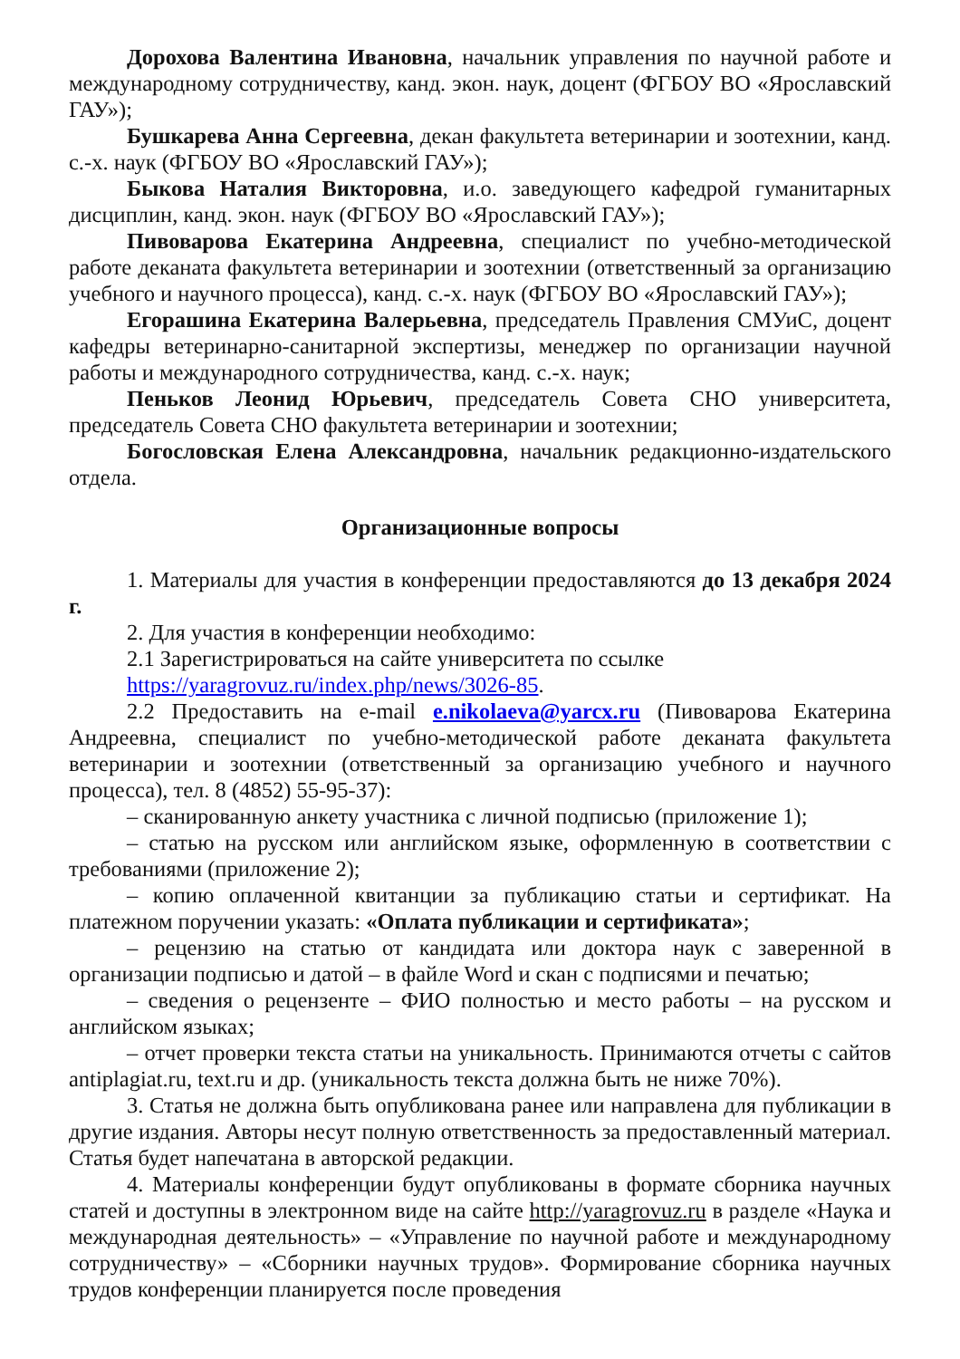Дорохова Валентина Ивановна, начальник управления по научной работе и международному сотрудничеству, канд. экон. наук, доцент (ФГБОУ ВО «Ярославский ГАУ»);
Бушкарева Анна Сергеевна, декан факультета ветеринарии и зоотехнии, канд. с.-х. наук (ФГБОУ ВО «Ярославский ГАУ»);
Быкова Наталия Викторовна, и.о. заведующего кафедрой гуманитарных дисциплин, канд. экон. наук (ФГБОУ ВО «Ярославский ГАУ»);
Пивоварова Екатерина Андреевна, специалист по учебно-методической работе деканата факультета ветеринарии и зоотехнии (ответственный за организацию учебного и научного процесса), канд. с.-х. наук (ФГБОУ ВО «Ярославский ГАУ»);
Егорашина Екатерина Валерьевна, председатель Правления СМУиС, доцент кафедры ветеринарно-санитарной экспертизы, менеджер по организации научной работы и международного сотрудничества, канд. с.-х. наук;
Пеньков Леонид Юрьевич, председатель Совета СНО университета, председатель Совета СНО факультета ветеринарии и зоотехнии;
Богословская Елена Александровна, начальник редакционно-издательского отдела.
Организационные вопросы
1. Материалы для участия в конференции предоставляются до 13 декабря 2024 г.
2. Для участия в конференции необходимо:
2.1 Зарегистрироваться на сайте университета по ссылке
https://yaragrovuz.ru/index.php/news/3026-85.
2.2 Предоставить на e-mail e.nikolaeva@yarcx.ru (Пивоварова Екатерина Андреевна, специалист по учебно-методической работе деканата факультета ветеринарии и зоотехнии (ответственный за организацию учебного и научного процесса), тел. 8 (4852) 55-95-37):
– сканированную анкету участника с личной подписью (приложение 1);
– статью на русском или английском языке, оформленную в соответствии с требованиями (приложение 2);
– копию оплаченной квитанции за публикацию статьи и сертификат. На платежном поручении указать: «Оплата публикации и сертификата»;
– рецензию на статью от кандидата или доктора наук с заверенной в организации подписью и датой – в файле Word и скан с подписями и печатью;
– сведения о рецензенте – ФИО полностью и место работы – на русском и английском языках;
– отчет проверки текста статьи на уникальность. Принимаются отчеты с сайтов antiplagiat.ru, text.ru и др. (уникальность текста должна быть не ниже 70%).
3. Статья не должна быть опубликована ранее или направлена для публикации в другие издания. Авторы несут полную ответственность за предоставленный материал. Статья будет напечатана в авторской редакции.
4. Материалы конференции будут опубликованы в формате сборника научных статей и доступны в электронном виде на сайте http://yaragrovuz.ru в разделе «Наука и международная деятельность» – «Управление по научной работе и международному сотрудничеству» – «Сборники научных трудов». Формирование сборника научных трудов конференции планируется после проведения